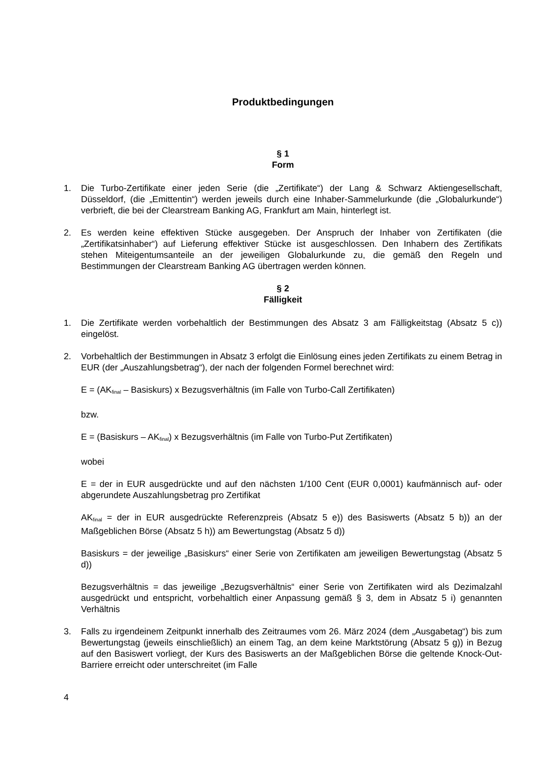Produktbedingungen
§ 1
Form
1. Die Turbo-Zertifikate einer jeden Serie (die „Zertifikate“) der Lang & Schwarz Aktiengesellschaft, Düsseldorf, (die „Emittentin“) werden jeweils durch eine Inhaber-Sammelurkunde (die „Globalurkunde“) verbrieft, die bei der Clearstream Banking AG, Frankfurt am Main, hinterlegt ist.
2. Es werden keine effektiven Stücke ausgegeben. Der Anspruch der Inhaber von Zertifikaten (die „Zertifikatsinhaber“) auf Lieferung effektiver Stücke ist ausgeschlossen. Den Inhabern des Zertifikats stehen Miteigentumsanteile an der jeweiligen Globalurkunde zu, die gemäß den Regeln und Bestimmungen der Clearstream Banking AG übertragen werden können.
§ 2
Fälligkeit
1. Die Zertifikate werden vorbehaltlich der Bestimmungen des Absatz 3 am Fälligkeitstag (Absatz 5 c)) eingelöst.
2. Vorbehaltlich der Bestimmungen in Absatz 3 erfolgt die Einlösung eines jeden Zertifikats zu einem Betrag in EUR (der „Auszahlungsbetrag“), der nach der folgenden Formel berechnet wird:
E = (AK<sub>final</sub> – Basiskurs) x Bezugsverhältnis (im Falle von Turbo-Call Zertifikaten)
bzw.
E = (Basiskurs – AK<sub>final</sub>) x Bezugsverhältnis (im Falle von Turbo-Put Zertifikaten)
wobei
E = der in EUR ausgedrückte und auf den nächsten 1/100 Cent (EUR 0,0001) kaufmännisch auf- oder abgerundete Auszahlungsbetrag pro Zertifikat
AK<sub>final</sub> = der in EUR ausgedrückte Referenzpreis (Absatz 5 e)) des Basiswerts (Absatz 5 b)) an der Maßgeblichen Börse (Absatz 5 h)) am Bewertungstag (Absatz 5 d))
Basiskurs = der jeweilige „Basiskurs“ einer Serie von Zertifikaten am jeweiligen Bewertungstag (Absatz 5 d))
Bezugsverhältnis = das jeweilige „Bezugsverhältnis“ einer Serie von Zertifikaten wird als Dezimalzahl ausgedrückt und entspricht, vorbehaltlich einer Anpassung gemäß § 3, dem in Absatz 5 i) genannten Verhältnis
3. Falls zu irgendeinem Zeitpunkt innerhalb des Zeitraumes vom 26. März 2024 (dem „Ausgabetag“) bis zum Bewertungstag (jeweils einschließlich) an einem Tag, an dem keine Marktstörung (Absatz 5 g)) in Bezug auf den Basiswert vorliegt, der Kurs des Basiswerts an der Maßgeblichen Börse die geltende Knock-Out-Barriere erreicht oder unterschreitet (im Falle
4